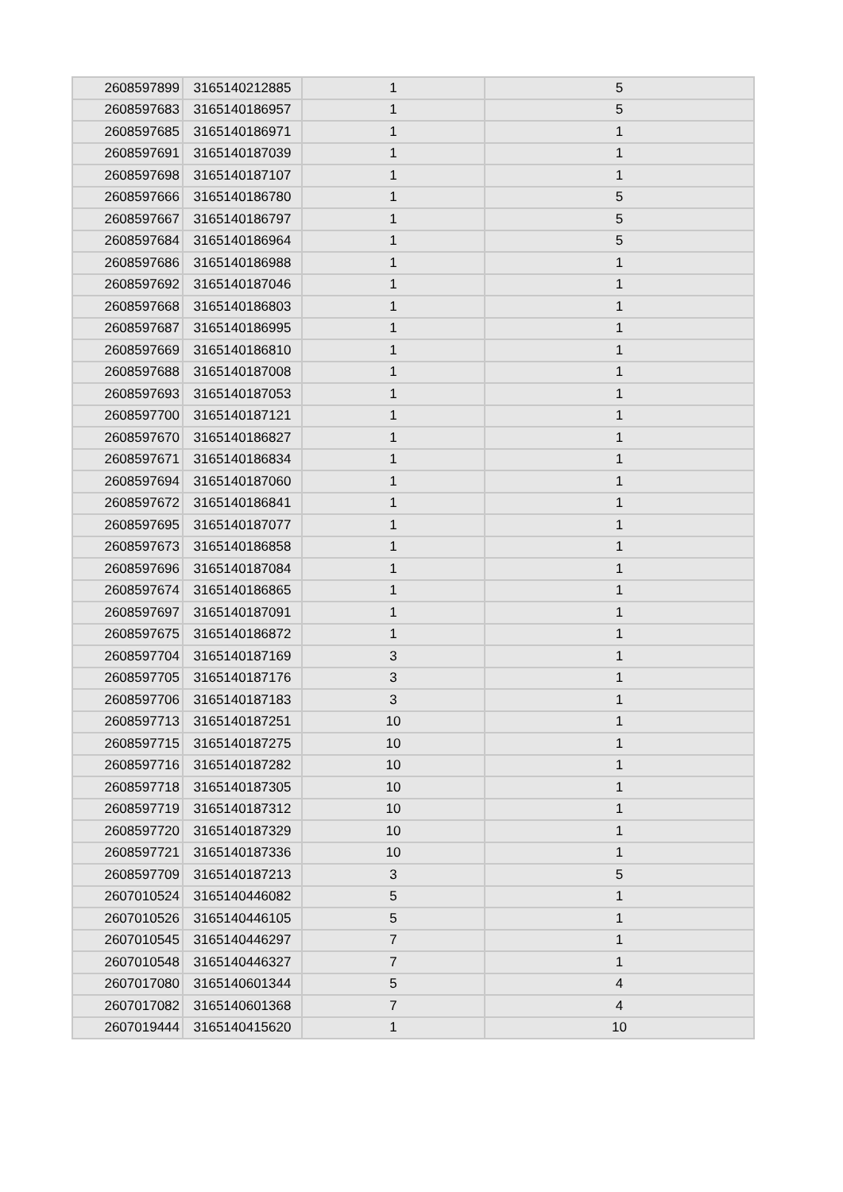| 2608597899 | 3165140212885 | 1 | 5 |
| 2608597683 | 3165140186957 | 1 | 5 |
| 2608597685 | 3165140186971 | 1 | 1 |
| 2608597691 | 3165140187039 | 1 | 1 |
| 2608597698 | 3165140187107 | 1 | 1 |
| 2608597666 | 3165140186780 | 1 | 5 |
| 2608597667 | 3165140186797 | 1 | 5 |
| 2608597684 | 3165140186964 | 1 | 5 |
| 2608597686 | 3165140186988 | 1 | 1 |
| 2608597692 | 3165140187046 | 1 | 1 |
| 2608597668 | 3165140186803 | 1 | 1 |
| 2608597687 | 3165140186995 | 1 | 1 |
| 2608597669 | 3165140186810 | 1 | 1 |
| 2608597688 | 3165140187008 | 1 | 1 |
| 2608597693 | 3165140187053 | 1 | 1 |
| 2608597700 | 3165140187121 | 1 | 1 |
| 2608597670 | 3165140186827 | 1 | 1 |
| 2608597671 | 3165140186834 | 1 | 1 |
| 2608597694 | 3165140187060 | 1 | 1 |
| 2608597672 | 3165140186841 | 1 | 1 |
| 2608597695 | 3165140187077 | 1 | 1 |
| 2608597673 | 3165140186858 | 1 | 1 |
| 2608597696 | 3165140187084 | 1 | 1 |
| 2608597674 | 3165140186865 | 1 | 1 |
| 2608597697 | 3165140187091 | 1 | 1 |
| 2608597675 | 3165140186872 | 1 | 1 |
| 2608597704 | 3165140187169 | 3 | 1 |
| 2608597705 | 3165140187176 | 3 | 1 |
| 2608597706 | 3165140187183 | 3 | 1 |
| 2608597713 | 3165140187251 | 10 | 1 |
| 2608597715 | 3165140187275 | 10 | 1 |
| 2608597716 | 3165140187282 | 10 | 1 |
| 2608597718 | 3165140187305 | 10 | 1 |
| 2608597719 | 3165140187312 | 10 | 1 |
| 2608597720 | 3165140187329 | 10 | 1 |
| 2608597721 | 3165140187336 | 10 | 1 |
| 2608597709 | 3165140187213 | 3 | 5 |
| 2607010524 | 3165140446082 | 5 | 1 |
| 2607010526 | 3165140446105 | 5 | 1 |
| 2607010545 | 3165140446297 | 7 | 1 |
| 2607010548 | 3165140446327 | 7 | 1 |
| 2607017080 | 3165140601344 | 5 | 4 |
| 2607017082 | 3165140601368 | 7 | 4 |
| 2607019444 | 3165140415620 | 1 | 10 |